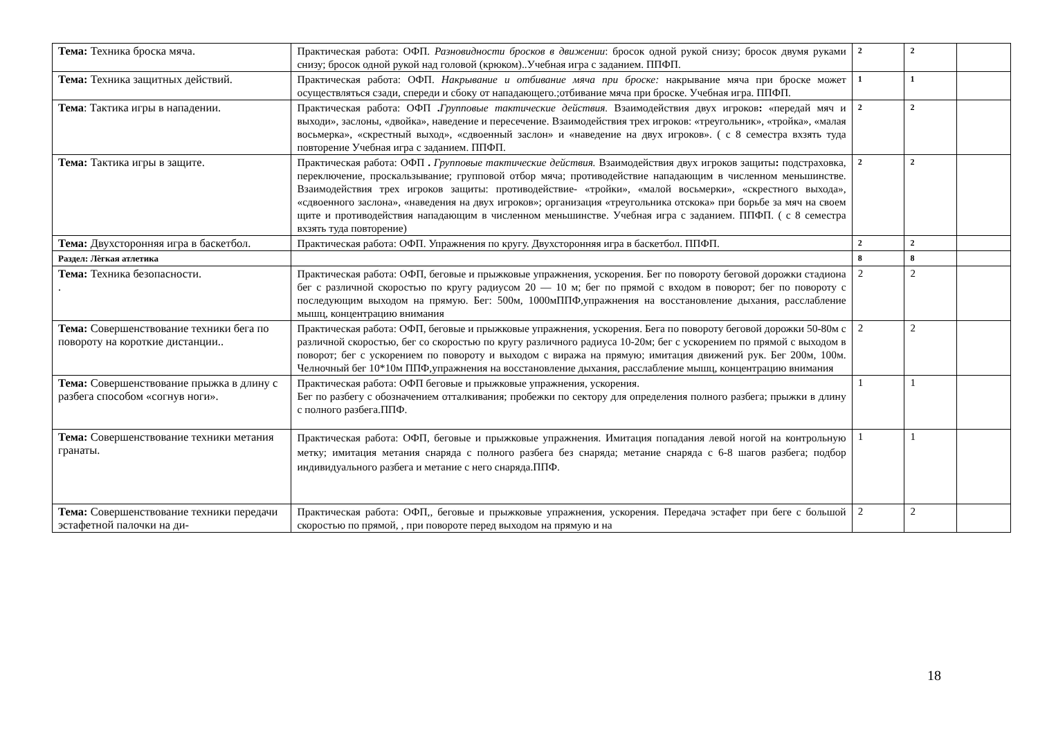| Тема: Техника броска мяча. | Практическая работа: ОФП. Разновидности бросков в движении : бросок одной рукой снизу; бросок двумя руками снизу; бросок одной рукой над головой (крюком)..Учебная игра с заданием. ППФП. | 2 | 2 | |
| Тема: Техника защитных действий. | Практическая работа: ОФП. Накрывание и отбивание мяча при броске: накрывание мяча при броске может осуществляться сзади, спереди и сбоку от нападающего.;отбивание мяча при броске. Учебная игра. ППФП. | 1 | 1 | |
| Тема : Тактика игры в нападении. | Практическая работа: ОФП . Групповые тактические действия. Взаимодействия двух игроков : «передай мяч и выходи», заслоны, «двойка», наведение и пересечение. Взаимодействия трех игроков: «треугольник», «тройка», «малая восьмерка», «скрестный выход», «сдвоенный заслон» и «наведение на двух игроков». ( с 8 семестра вхзять туда повторение Учебная игра с заданием. ППФП. | 2 | 2 | |
| Тема: Тактика игры в защите. | Практическая работа: ОФП . Групповые тактические действия. Взаимодействия двух игроков защиты : подстраховка, переключение, проскальзывание; групповой отбор мяча; противодействие нападающим в численном меньшинстве. Взаимодействия трех игроков защиты: противодействие- «тройки», «малой восьмерки», «скрестного выхода», «сдвоенного заслона», «наведения на двух игроков»; организация «треугольника отскока» при борьбе за мяч на своем щите и противодействия нападающим в численном меньшинстве. Учебная игра с заданием. ППФП. ( с 8 семестра вхзять туда повторение) | 2 | 2 | |
| Тема: Двухсторонняя игра в баскетбол. | Практическая работа: ОФП. Упражнения по кругу. Двухсторонняя игра в баскетбол. ППФП. | 2 | 2 | |
| Раздел: Лѐгкая атлетика | | 8 | 8 | |
| Тема: Техника безопасности. . | Практическая работа: ОФП, беговые и прыжковые упражнения, ускорения. Бег по повороту беговой дорожки стадиона бег с различной скоростью по кругу радиусом 20 — 10 м; бег по прямой с входом в поворот; бег по повороту с последующим выходом на прямую. Бег: 500м, 1000мППФ,упражнения на восстановление дыхания, расслабление мышц, концентрацию внимания | 2 | 2 | |
| Тема: Совершенствование техники бега по повороту на короткие дистанции.. | Практическая работа: ОФП, беговые и прыжковые упражнения, ускорения. Бега по повороту беговой дорожки 50-80м с различной скоростью, бег со скоростью по кругу различного радиуса 10-20м; бег с ускорением по прямой с выходом в поворот; бег с ускорением по повороту и выходом с виража на прямую; имитация движений рук. Бег 200м, 100м. Челночный бег 10*10м ППФ,упражнения на восстановление дыхания, расслабление мышц, концентрацию внимания | 2 | 2 | |
| Тема: Совершенствование прыжка в длину с разбега способом «согнув ноги». | Практическая работа: ОФП беговые и прыжковые упражнения, ускорения. Бег по разбегу с обозначением отталкивания; пробежки по сектору для определения полного разбега; прыжки в длину с полного разбега.ППФ. | 1 | 1 | |
| Тема: Совершенствование техники метания гранаты. | Практическая работа: ОФП, беговые и прыжковые упражнения. Имитация попадания левой ногой на контрольную метку; имитация метания снаряда с полного разбега без снаряда; метание снаряда с 6-8 шагов разбега; подбор индивидуального разбега и метание с него снаряда.ППФ. | 1 | 1 | |
| Тема: Совершенствование техники передачи эстафетной палочки на ди- | Практическая работа: ОФП,, беговые и прыжковые упражнения, ускорения. Передача эстафет при беге с большой скоростью по прямой, , при повороте перед выходом на прямую и на | 2 | 2 | |
18